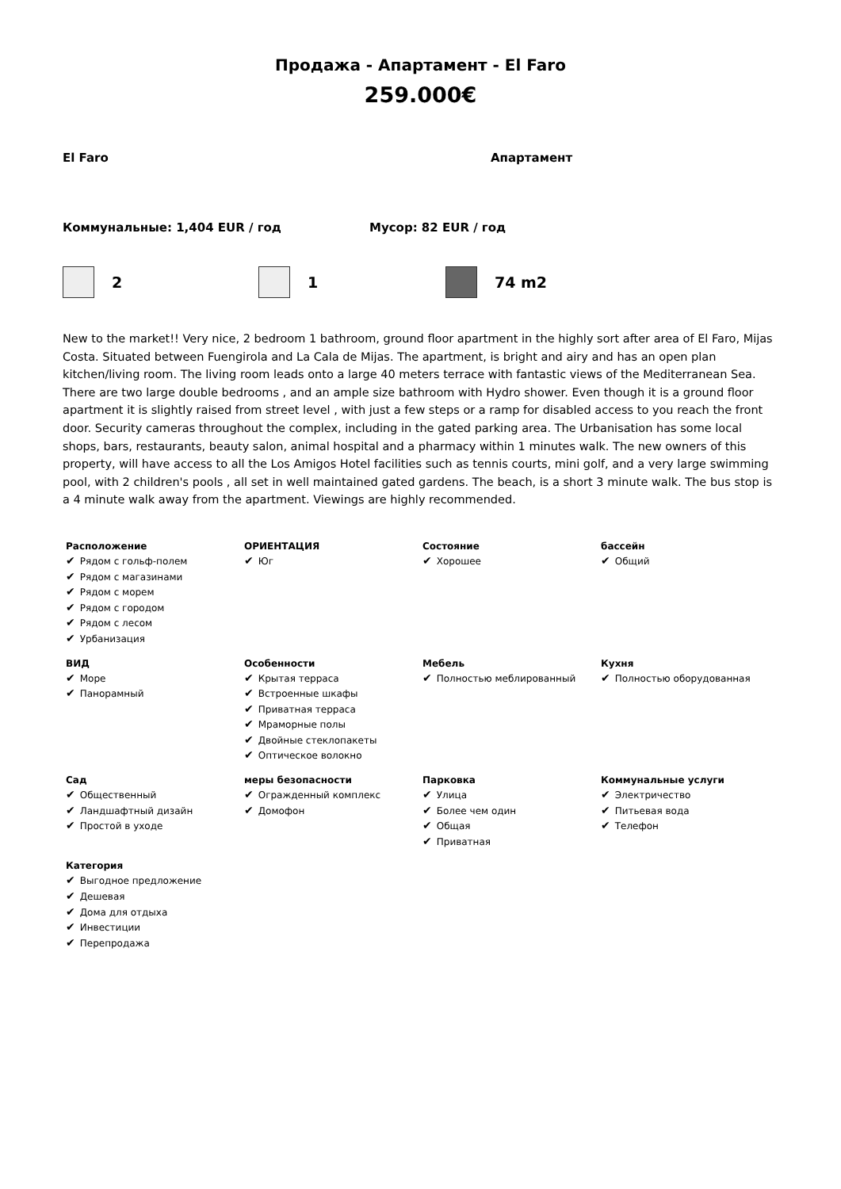Продажа - Апартамент - El Faro
259.000€
El Faro Апартамент
Коммунальные: 1,404 EUR / год Мусор: 82 EUR / год
2 1 74 m2
New to the market!! Very nice, 2 bedroom 1 bathroom, ground floor apartment in the highly sort after area of El Faro, Mijas Costa. Situated between Fuengirola and La Cala de Mijas. The apartment, is bright and airy and has an open plan kitchen/living room. The living room leads onto a large 40 meters terrace with fantastic views of the Mediterranean Sea. There are two large double bedrooms , and an ample size bathroom with Hydro shower. Even though it is a ground floor apartment it is slightly raised from street level , with just a few steps or a ramp for disabled access to you reach the front door. Security cameras throughout the complex, including in the gated parking area. The Urbanisation has some local shops, bars, restaurants, beauty salon, animal hospital and a pharmacy within 1 minutes walk. The new owners of this property, will have access to all the Los Amigos Hotel facilities such as tennis courts, mini golf, and a very large swimming pool, with 2 children's pools , all set in well maintained gated gardens. The beach, is a short 3 minute walk. The bus stop is a 4 minute walk away from the apartment. Viewings are highly recommended.
| Расположение ✔ Рядом с гольф-полем ✔ Рядом с магазинами ✔ Рядом с морем ✔ Рядом с городом ✔ Рядом с лесом ✔ Урбанизация | ОРИЕНТАЦИЯ ✔ Юг | Состояние ✔ Хорошее | бассейн ✔ Общий |
| ВИД ✔ Море ✔ Панорамный | Особенности ✔ Крытая терраса ✔ Встроенные шкафы ✔ Приватная терраса ✔ Мраморные полы ✔ Двойные стеклопакеты ✔ Оптическое волокно | Мебель ✔ Полностью меблированный | Кухня ✔ Полностью оборудованная |
| Сад ✔ Общественный ✔ Ландшафтный дизайн ✔ Простой в уходе | меры безопасности ✔ Огражденный комплекс ✔ Домофон | Парковка ✔ Улица ✔ Более чем один ✔ Общая ✔ Приватная | Коммунальные услуги ✔ Электричество ✔ Питьевая вода ✔ Телефон |
| Категория ✔ Выгодное предложение ✔ Дешевая ✔ Дома для отдыха ✔ Инвестиции ✔ Перепродажа | | | |